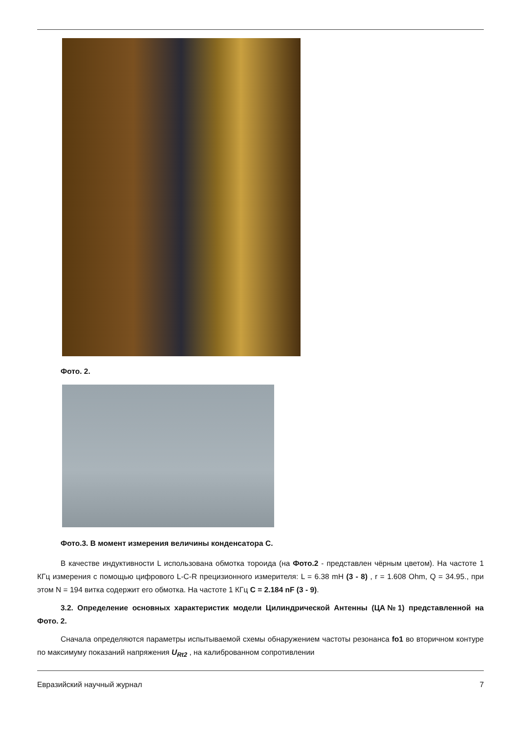Фото. 2.
Фото.3. В момент измерения величины конденсатора С.
В качестве индуктивности L использована обмотка тороида (на Фото.2 - представлен чёрным цветом). На частоте 1 КГц измерения с помощью цифрового L-C-R прецизионного измерителя: L = 6.38 mH (3 - 8) , r = 1.608 Ohm, Q = 34.95., при этом N = 194 витка содержит его обмотка. На частоте 1 КГц С = 2.184 nF (3 - 9).
3.2. Определение основных характеристик модели Цилиндрической Антенны (ЦА№1) представленной на Фото. 2.
Сначала определяются параметры испытываемой схемы обнаружением частоты резонанса fo1 во вторичном контуре по максимуму показаний напряжения U<sub>Rt2</sub> , на калиброванном сопротивлении
Евразийский научный журнал 7